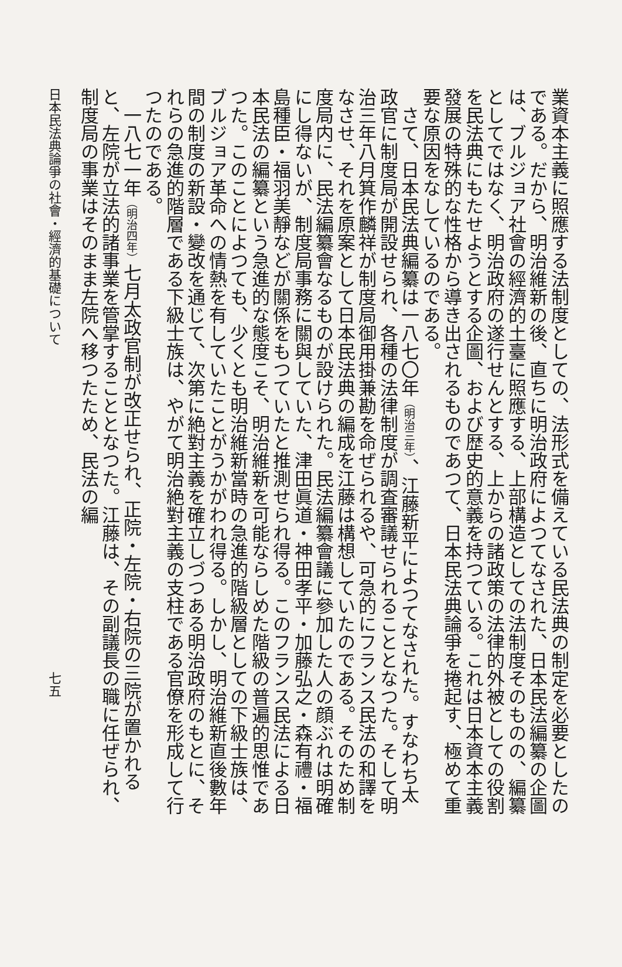業資本主義に照應する法制度としての、法形式を備えている民法典の制定を必要としたのである。だから、明治維新の後、直ちに明治政府によつてなされた、日本民法編纂の企圖は、ブルジョア社會の經濟的土臺に照應する、上部構造としての法制度そのものの、編纂としてではなく、明治政府の遂行せんとする、上からの諸政策の法律的外被としての役割を民法典にもたせようとする企圖、および歴史的意義を持つている。これは日本資本主義發展の特殊的な性格から導き出されるものであつて、日本民法典論爭を捲起す、極めて重要な原因をなしているのである。
さて、日本民法典編纂は一八七〇年（明治三年）、江藤新平によつてなされた。すなわち太政官に制度局が開設せられ、各種の法律制度が調査審議せられることとなつた。そして明治三年八月箕作麟祥が制度局御用掛兼勘を命ぜられるや、可急的にフランス民法の和譯をなさせ、それを原案として日本民法典の編成を江藤は構想していたのである。そのため制度局内に、民法編纂會なるものが設けられた。民法編纂會議に參加した人の顔ぶれは明確にし得ないが、制度局事務に關與していた、津田眞道・神田孝平・加藤弘之・森有禮・福島種臣・福羽美靜などが關係をもつていたと推測せられ得る。このフランス民法による日本民法の編纂という急進的な態度こそ、明治維新を可能ならしめた階級の普遍的思惟であつた。このことによつても、少くとも明治維新當時の急進的階級層としての下級士族は、ブルジョア革命への情熱を有していたことがうかがわれ得る。しかし、明治維新直後數年間の制度の新設・變改を通じて、次第に絶對主義を確立しづつある明治政府のもとに、それらの急進的階層である下級士族は、やがて明治絶對主義の支柱である官僚を形成して行つたのである。
一八七一年（明治四年）七月太政官制が改正せられ、正院・左院・右院の三院が置かれると、左院が立法的諸事業を管掌することとなつた。江藤は、その副議長の職に任ぜられ、制度局の事業はそのまま左院へ移つたため、民法の編
日本民法典論爭の社會・經濟的基礎について 七五